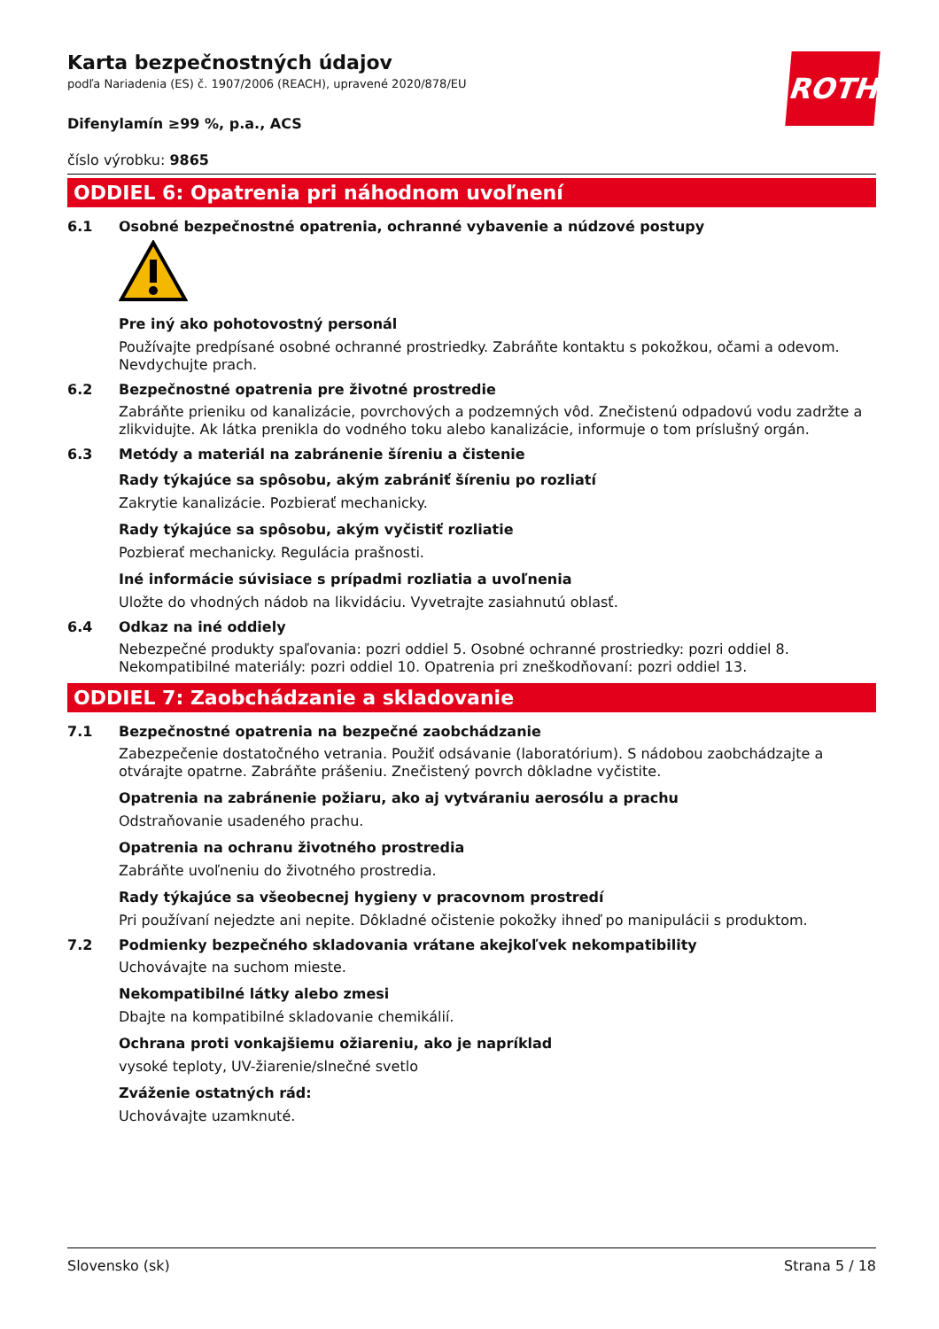ROTH
Karta bezpečnostných údajov
podľa Nariadenia (ES) č. 1907/2006 (REACH), upravené 2020/878/EU
Difenylamín ≥99 %, p.a., ACS
číslo výrobku: 9865
ODDIEL 6: Opatrenia pri náhodnom uvoľnení
6.1 Osobné bezpečnostné opatrenia, ochranné vybavenie a núdzové postupy
Pre iný ako pohotovostný personál
Používajte predpísané osobné ochranné prostriedky. Zabráňte kontaktu s pokožkou, očami a odevom. Nevdychujte prach.
6.2 Bezpečnostné opatrenia pre životné prostredie
Zabráňte prieniku od kanalizácie, povrchových a podzemných vôd. Znečistenú odpadovú vodu zadržte a zlikvidujte. Ak látka prenikla do vodného toku alebo kanalizácie, informuje o tom príslušný orgán.
6.3 Metódy a materiál na zabránenie šíreniu a čistenie
Rady týkajúce sa spôsobu, akým zabrániť šíreniu po rozliatí
Zakrytie kanalizácie. Pozbierať mechanicky.
Rady týkajúce sa spôsobu, akým vyčistiť rozliatie
Pozbierať mechanicky. Regulácia prašnosti.
Iné informácie súvisiace s prípadmi rozliatia a uvoľnenia
Uložte do vhodných nádob na likvidáciu. Vyvetrajte zasiahnutú oblasť.
6.4 Odkaz na iné oddiely
Nebezpečné produkty spaľovania: pozri oddiel 5. Osobné ochranné prostriedky: pozri oddiel 8. Nekompatibilné materiály: pozri oddiel 10. Opatrenia pri zneškodňovaní: pozri oddiel 13.
ODDIEL 7: Zaobchádzanie a skladovanie
7.1 Bezpečnostné opatrenia na bezpečné zaobchádzanie
Zabezpečenie dostatočného vetrania. Použiť odsávanie (laboratórium). S nádobou zaobchádzajte a otvárajte opatrne. Zabráňte prášeniu. Znečistený povrch dôkladne vyčistite.
Opatrenia na zabránenie požiaru, ako aj vytváraniu aerosólu a prachu
Odstraňovanie usadeného prachu.
Opatrenia na ochranu životného prostredia
Zabráňte uvoľneniu do životného prostredia.
Rady týkajúce sa všeobecnej hygieny v pracovnom prostredí
Pri používaní nejedzte ani nepite. Dôkladné očistenie pokožky ihneď po manipulácii s produktom.
7.2 Podmienky bezpečného skladovania vrátane akejkoľvek nekompatibility
Uchovávajte na suchom mieste.
Nekompatibilné látky alebo zmesi
Dbajte na kompatibilné skladovanie chemikálií.
Ochrana proti vonkajšiemu ožiareniu, ako je napríklad
vysoké teploty, UV-žiarenie/slnečné svetlo
Zváženie ostatných rád:
Uchovávajte uzamknuté.
Slovensko (sk) Strana 5 / 18